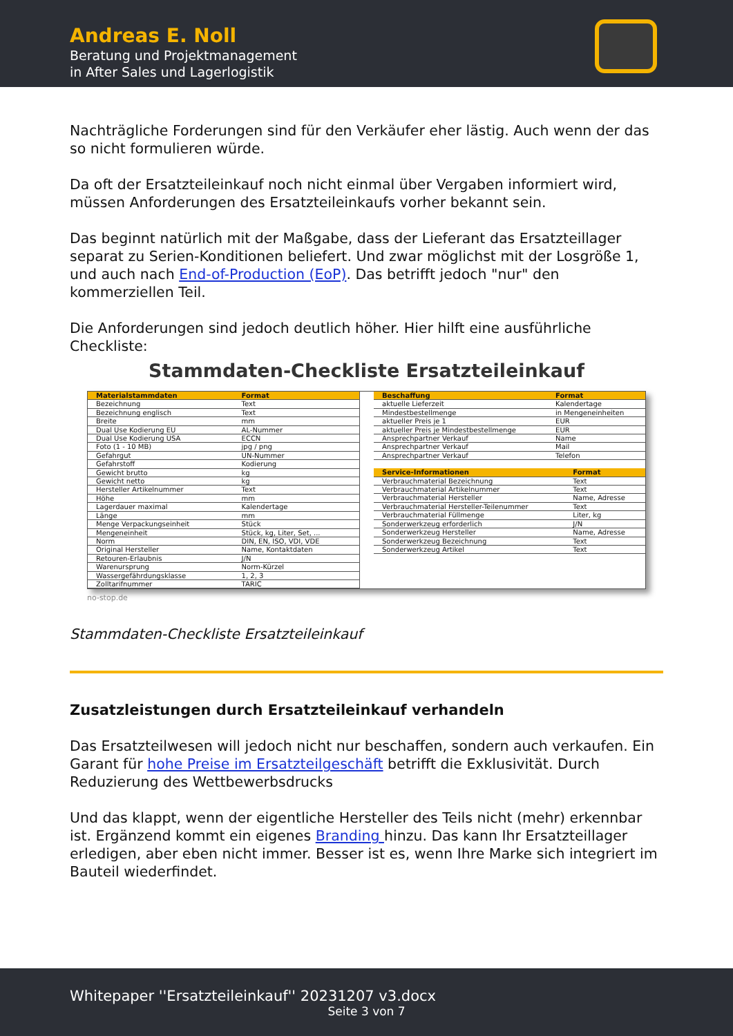Andreas E. Noll
Beratung und Projektmanagement
in After Sales und Lagerlogistik
Nachträgliche Forderungen sind für den Verkäufer eher lästig. Auch wenn der das so nicht formulieren würde.
Da oft der Ersatzteileinkauf noch nicht einmal über Vergaben informiert wird, müssen Anforderungen des Ersatzteileinkaufs vorher bekannt sein.
Das beginnt natürlich mit der Maßgabe, dass der Lieferant das Ersatzteillager separat zu Serien-Konditionen beliefert. Und zwar möglichst mit der Losgröße 1, und auch nach End-of-Production (EoP). Das betrifft jedoch "nur" den kommerziellen Teil.
Die Anforderungen sind jedoch deutlich höher. Hier hilft eine ausführliche Checkliste:
Stammdaten-Checkliste Ersatzteileinkauf
| Materialstammdaten | Format |
| --- | --- |
| Bezeichnung | Text |
| Bezeichnung englisch | Text |
| Breite | mm |
| Dual Use Kodierung EU | AL-Nummer |
| Dual Use Kodierung USA | ECCN |
| Foto (1 - 10 MB) | jpg / png |
| Gefahrgut | UN-Nummer |
| Gefahrstoff | Kodierung |
| Gewicht brutto | kg |
| Gewicht netto | kg |
| Hersteller Artikelnummer | Text |
| Höhe | mm |
| Lagerdauer maximal | Kalendertage |
| Länge | mm |
| Menge Verpackungseinheit | Stück |
| Mengeneinheit | Stück, kg, Liter, Set, ... |
| Norm | DIN, EN, ISO, VDI, VDE |
| Original Hersteller | Name, Kontaktdaten |
| Retouren-Erlaubnis | J/N |
| Warenursprung | Norm-Kürzel |
| Wassergefährdungsklasse | 1, 2, 3 |
| Zolltarifnummer | TARIC |
| Beschaffung | Format |
| --- | --- |
| aktuelle Lieferzeit | Kalendertage |
| Mindestbestellmenge | in Mengeneinheiten |
| aktueller Preis je 1 | EUR |
| aktueller Preis je Mindestbestellmenge | EUR |
| Ansprechpartner Verkauf | Name |
| Ansprechpartner Verkauf | Mail |
| Ansprechpartner Verkauf | Telefon |
| Service-Informationen | Format |
| --- | --- |
| Verbrauchmaterial Bezeichnung | Text |
| Verbrauchmaterial Artikelnummer | Text |
| Verbrauchmaterial Hersteller | Name, Adresse |
| Verbrauchmaterial Hersteller-Teilenummer | Text |
| Verbrauchmaterial Füllmenge | Liter, kg |
| Sonderwerkzeug erforderlich | J/N |
| Sonderwerkzeug Hersteller | Name, Adresse |
| Sonderwerkzeug Bezeichnung | Text |
| Sonderwerkzeug Artikel | Text |
no-stop.de
Stammdaten-Checkliste Ersatzteileinkauf
Zusatzleistungen durch Ersatzteileinkauf verhandeln
Das Ersatzteilwesen will jedoch nicht nur beschaffen, sondern auch verkaufen. Ein Garant für hohe Preise im Ersatzteilgeschäft betrifft die Exklusivität. Durch Reduzierung des Wettbewerbsdrucks
Und das klappt, wenn der eigentliche Hersteller des Teils nicht (mehr) erkennbar ist. Ergänzend kommt ein eigenes Branding hinzu. Das kann Ihr Ersatzteillager erledigen, aber eben nicht immer. Besser ist es, wenn Ihre Marke sich integriert im Bauteil wiederfindet.
Whitepaper ''Ersatzteileinkauf'' 20231207 v3.docx
Seite 3 von 7